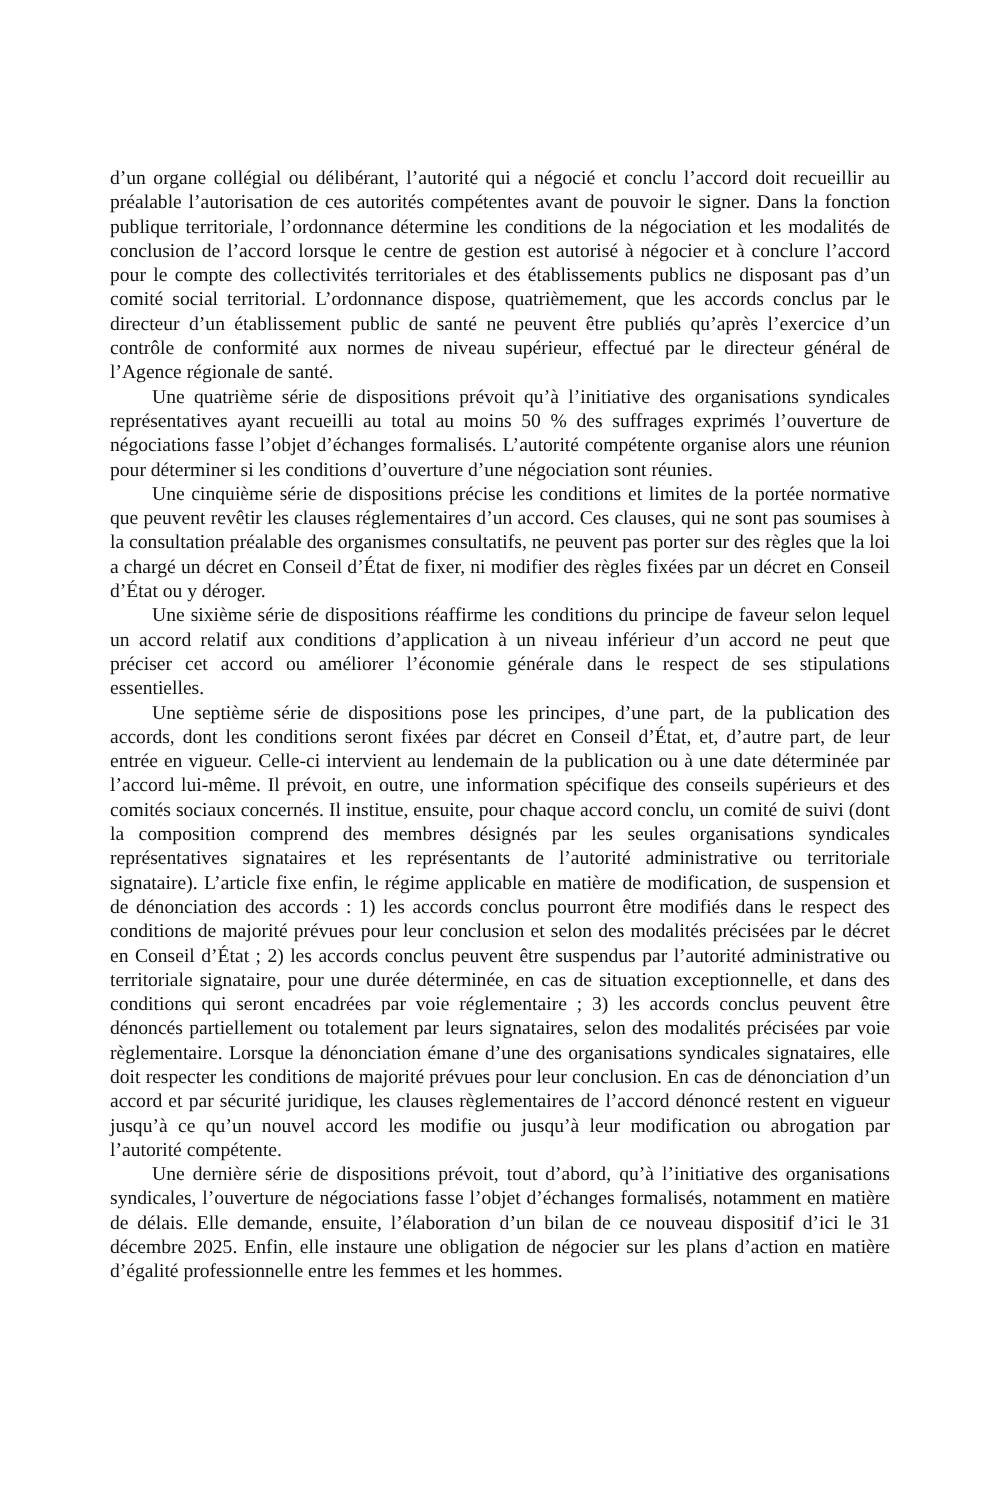d’un organe collégial ou délibérant, l’autorité qui a négocié et conclu l’accord doit recueillir au préalable l’autorisation de ces autorités compétentes avant de pouvoir le signer. Dans la fonction publique territoriale, l’ordonnance détermine les conditions de la négociation et les modalités de conclusion de l’accord lorsque le centre de gestion est autorisé à négocier et à conclure l’accord pour le compte des collectivités territoriales et des établissements publics ne disposant pas d’un comité social territorial. L’ordonnance dispose, quatrièmement, que les accords conclus par le directeur d’un établissement public de santé ne peuvent être publiés qu’après l’exercice d’un contrôle de conformité aux normes de niveau supérieur, effectué par le directeur général de l’Agence régionale de santé.
Une quatrième série de dispositions prévoit qu’à l’initiative des organisations syndicales représentatives ayant recueilli au total au moins 50 % des suffrages exprimés l’ouverture de négociations fasse l’objet d’échanges formalisés. L’autorité compétente organise alors une réunion pour déterminer si les conditions d’ouverture d’une négociation sont réunies.
Une cinquième série de dispositions précise les conditions et limites de la portée normative que peuvent revêtir les clauses réglementaires d’un accord. Ces clauses, qui ne sont pas soumises à la consultation préalable des organismes consultatifs, ne peuvent pas porter sur des règles que la loi a chargé un décret en Conseil d’État de fixer, ni modifier des règles fixées par un décret en Conseil d’État ou y déroger.
Une sixième série de dispositions réaffirme les conditions du principe de faveur selon lequel un accord relatif aux conditions d’application à un niveau inférieur d’un accord ne peut que préciser cet accord ou améliorer l’économie générale dans le respect de ses stipulations essentielles.
Une septième série de dispositions pose les principes, d’une part, de la publication des accords, dont les conditions seront fixées par décret en Conseil d’État, et, d’autre part, de leur entrée en vigueur. Celle-ci intervient au lendemain de la publication ou à une date déterminée par l’accord lui-même. Il prévoit, en outre, une information spécifique des conseils supérieurs et des comités sociaux concernés. Il institue, ensuite, pour chaque accord conclu, un comité de suivi (dont la composition comprend des membres désignés par les seules organisations syndicales représentatives signataires et les représentants de l’autorité administrative ou territoriale signataire). L’article fixe enfin, le régime applicable en matière de modification, de suspension et de dénonciation des accords : 1) les accords conclus pourront être modifiés dans le respect des conditions de majorité prévues pour leur conclusion et selon des modalités précisées par le décret en Conseil d’État ; 2) les accords conclus peuvent être suspendus par l’autorité administrative ou territoriale signataire, pour une durée déterminée, en cas de situation exceptionnelle, et dans des conditions qui seront encadrées par voie réglementaire ; 3) les accords conclus peuvent être dénoncés partiellement ou totalement par leurs signataires, selon des modalités précisées par voie règlementaire. Lorsque la dénonciation émane d’une des organisations syndicales signataires, elle doit respecter les conditions de majorité prévues pour leur conclusion. En cas de dénonciation d’un accord et par sécurité juridique, les clauses règlementaires de l’accord dénoncé restent en vigueur jusqu’à ce qu’un nouvel accord les modifie ou jusqu’à leur modification ou abrogation par l’autorité compétente.
Une dernière série de dispositions prévoit, tout d’abord, qu’à l’initiative des organisations syndicales, l’ouverture de négociations fasse l’objet d’échanges formalisés, notamment en matière de délais. Elle demande, ensuite, l’élaboration d’un bilan de ce nouveau dispositif d’ici le 31 décembre 2025. Enfin, elle instaure une obligation de négocier sur les plans d’action en matière d’égalité professionnelle entre les femmes et les hommes.